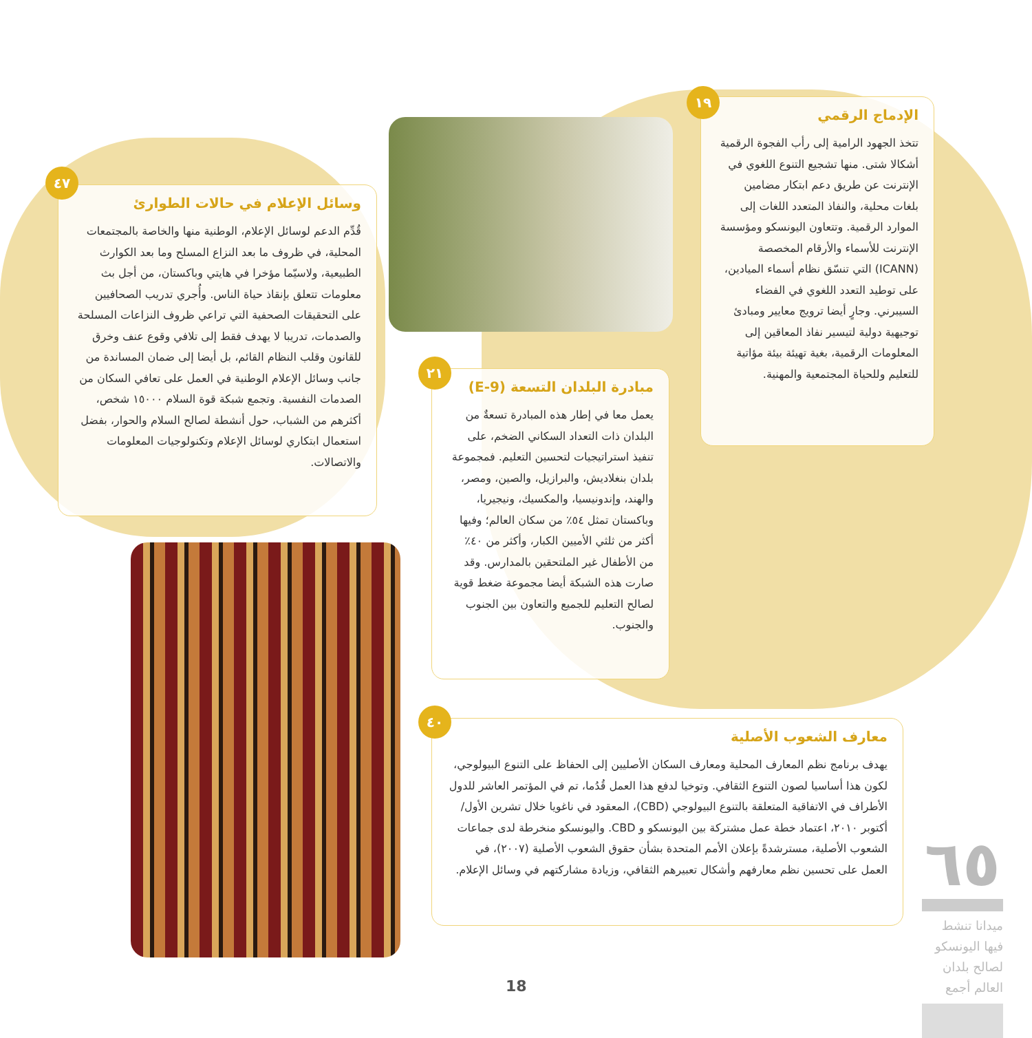الإدماج الرقمي
تتخذ الجهود الرامية إلى رأب الفجوة الرقمية أشكالا شتى. منها تشجيع التنوع اللغوي في الإنترنت عن طريق دعم ابتكار مضامين بلغات محلية، والنفاذ المتعدد اللغات إلى الموارد الرقمية. وتتعاون اليونسكو ومؤسسة الإنترنت للأسماء والأرقام المخصصة (ICANN) التي تنسّق نظام أسماء الميادين، على توطيد التعدد اللغوي في الفضاء السيبرني. وجارٍ أيضا ترويج معايير ومبادئ توجيهية دولية لتيسير نفاذ المعاقين إلى المعلومات الرقمية، بغية تهيئة بيئة مؤاتية للتعليم وللحياة المجتمعية والمهنية.
١٩
وسائل الإعلام في حالات الطوارئ
قُدِّم الدعم لوسائل الإعلام، الوطنية منها والخاصة بالمجتمعات المحلية، في ظروف ما بعد النزاع المسلح وما بعد الكوارث الطبيعية، ولاسيّما مؤخرا في هايتي وباكستان، من أجل بث معلومات تتعلق بإنقاذ حياة الناس. وأُجري تدريب الصحافيين على التحقيقات الصحفية التي تراعي ظروف النزاعات المسلحة والصدمات، تدريبا لا يهدف فقط إلى تلافي وقوع عنف وخرق للقانون وقلب النظام القائم، بل أيضا إلى ضمان المساندة من جانب وسائل الإعلام الوطنية في العمل على تعافي السكان من الصدمات النفسية. وتجمع شبكة قوة السلام ١٥٠٠٠ شخص، أكثرهم من الشباب، حول أنشطة لصالح السلام والحوار، بفضل استعمال ابتكاري لوسائل الإعلام وتكنولوجيات المعلومات والاتصالات.
٤٧
مبادرة البلدان التسعة (E-9)
يعمل معا في إطار هذه المبادرة تسعةٌ من البلدان ذات التعداد السكاني الضخم، على تنفيذ استراتيجيات لتحسين التعليم. فمجموعة بلدان بنغلاديش، والبرازيل، والصين، ومصر، والهند، وإندونيسيا، والمكسيك، ونيجيريا، وباكستان تمثل ٥٤٪ من سكان العالم؛ وفيها أكثر من ثلثي الأميين الكبار، وأكثر من ٤٠٪ من الأطفال غير الملتحقين بالمدارس. وقد صارت هذه الشبكة أيضا مجموعة ضغط قوية لصالح التعليم للجميع والتعاون بين الجنوب والجنوب.
٢١
معارف الشعوب الأصلية
يهدف برنامج نظم المعارف المحلية ومعارف السكان الأصليين إلى الحفاظ على التنوع البيولوجي، لكون هذا أساسيا لصون التنوع الثقافي. وتوخيا لدفع هذا العمل قُدُما، تم في المؤتمر العاشر للدول الأطراف في الاتفاقية المتعلقة بالتنوع البيولوجي (CBD)، المعقود في ناغويا خلال تشرين الأول/أكتوبر ٢٠١٠، اعتماد خطة عمل مشتركة بين اليونسكو و CBD. واليونسكو منخرطة لدى جماعات الشعوب الأصلية، مسترشدةً بإعلان الأمم المتحدة بشأن حقوق الشعوب الأصلية (٢٠٠٧)، في العمل على تحسين نظم معارفهم وأشكال تعبيرهم الثقافي، وزيادة مشاركتهم في وسائل الإعلام.
٤٠
٦٥
ميدانا تنشط فيها اليونسكو لصالح بلدان العالم أجمع
18